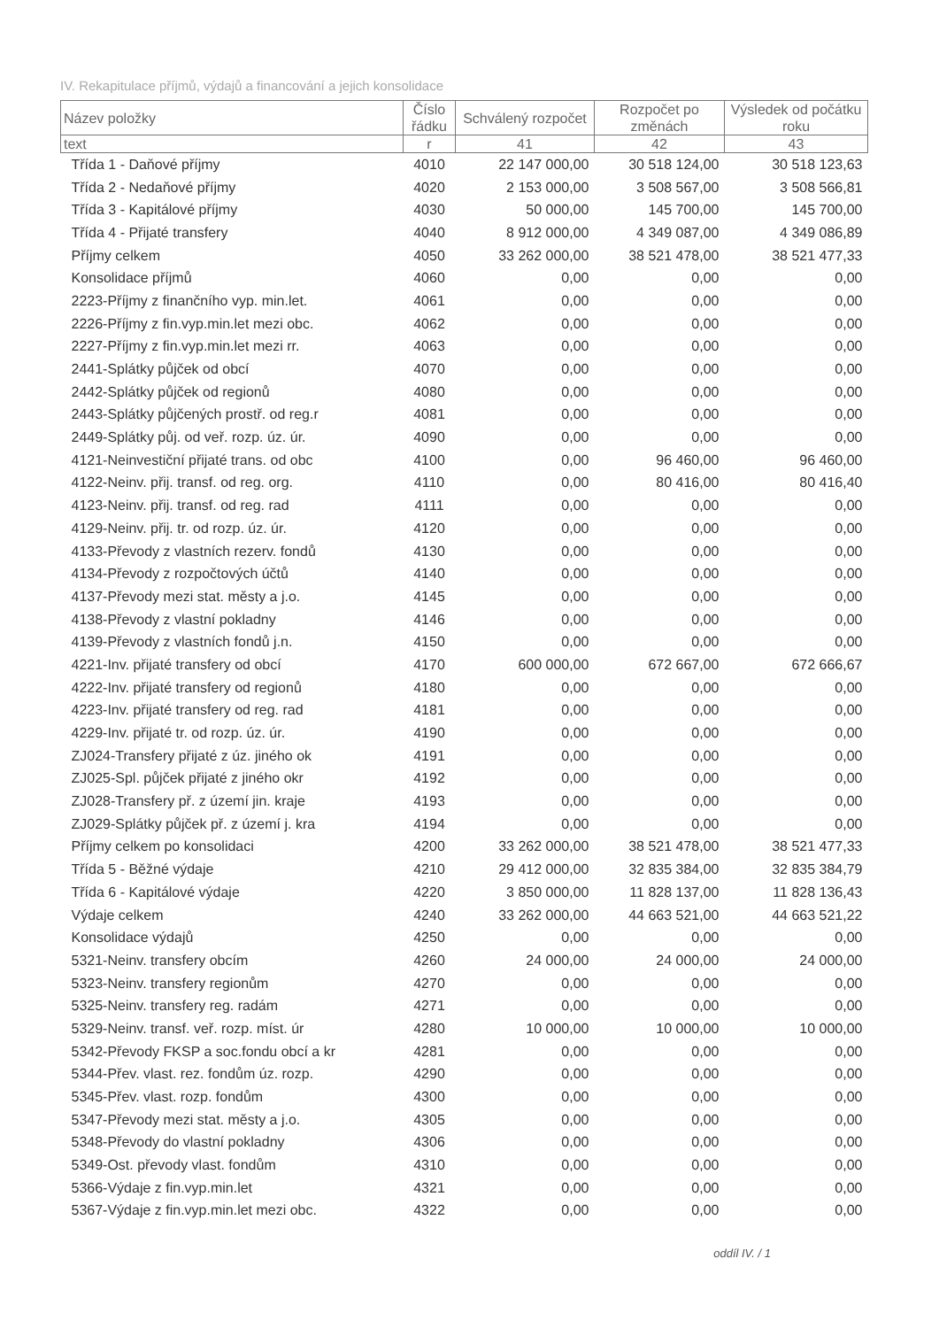IV. Rekapitulace příjmů, výdajů a financování a jejich konsolidace
| Název položky | Číslo řádku | Schválený rozpočet | Rozpočet po změnách | Výsledek od počátku roku |
| --- | --- | --- | --- | --- |
| text | r | 41 | 42 | 43 |
| Třída 1 - Daňové příjmy | 4010 | 22 147 000,00 | 30 518 124,00 | 30 518 123,63 |
| Třída 2 - Nedaňové příjmy | 4020 | 2 153 000,00 | 3 508 567,00 | 3 508 566,81 |
| Třída 3 - Kapitálové příjmy | 4030 | 50 000,00 | 145 700,00 | 145 700,00 |
| Třída 4 - Přijaté transfery | 4040 | 8 912 000,00 | 4 349 087,00 | 4 349 086,89 |
| Příjmy celkem | 4050 | 33 262 000,00 | 38 521 478,00 | 38 521 477,33 |
| Konsolidace příjmů | 4060 | 0,00 | 0,00 | 0,00 |
| 2223-Příjmy z finančního vyp. min.let. | 4061 | 0,00 | 0,00 | 0,00 |
| 2226-Příjmy z fin.vyp.min.let mezi obc. | 4062 | 0,00 | 0,00 | 0,00 |
| 2227-Příjmy z fin.vyp.min.let mezi rr. | 4063 | 0,00 | 0,00 | 0,00 |
| 2441-Splátky půjček od obcí | 4070 | 0,00 | 0,00 | 0,00 |
| 2442-Splátky půjček od regionů | 4080 | 0,00 | 0,00 | 0,00 |
| 2443-Splátky půjčených prostř. od reg.r | 4081 | 0,00 | 0,00 | 0,00 |
| 2449-Splátky půj. od veř. rozp. úz. úr. | 4090 | 0,00 | 0,00 | 0,00 |
| 4121-Neinvestiční přijaté trans. od obc | 4100 | 0,00 | 96 460,00 | 96 460,00 |
| 4122-Neinv. přij. transf. od reg. org. | 4110 | 0,00 | 80 416,00 | 80 416,40 |
| 4123-Neinv. přij. transf. od reg. rad | 4111 | 0,00 | 0,00 | 0,00 |
| 4129-Neinv. přij. tr. od rozp. úz. úr. | 4120 | 0,00 | 0,00 | 0,00 |
| 4133-Převody z vlastních rezerv. fondů | 4130 | 0,00 | 0,00 | 0,00 |
| 4134-Převody z rozpočtových účtů | 4140 | 0,00 | 0,00 | 0,00 |
| 4137-Převody mezi stat. městy a j.o. | 4145 | 0,00 | 0,00 | 0,00 |
| 4138-Převody z vlastní pokladny | 4146 | 0,00 | 0,00 | 0,00 |
| 4139-Převody z vlastních fondů j.n. | 4150 | 0,00 | 0,00 | 0,00 |
| 4221-Inv. přijaté transfery od obcí | 4170 | 600 000,00 | 672 667,00 | 672 666,67 |
| 4222-Inv. přijaté transfery od regionů | 4180 | 0,00 | 0,00 | 0,00 |
| 4223-Inv. přijaté transfery od reg. rad | 4181 | 0,00 | 0,00 | 0,00 |
| 4229-Inv. přijaté tr. od rozp. úz. úr. | 4190 | 0,00 | 0,00 | 0,00 |
| ZJ024-Transfery přijaté z úz. jiného ok | 4191 | 0,00 | 0,00 | 0,00 |
| ZJ025-Spl. půjček přijaté z jiného okr | 4192 | 0,00 | 0,00 | 0,00 |
| ZJ028-Transfery př. z území jin. kraje | 4193 | 0,00 | 0,00 | 0,00 |
| ZJ029-Splátky půjček př. z území j. kra | 4194 | 0,00 | 0,00 | 0,00 |
| Příjmy celkem po konsolidaci | 4200 | 33 262 000,00 | 38 521 478,00 | 38 521 477,33 |
| Třída 5 - Běžné výdaje | 4210 | 29 412 000,00 | 32 835 384,00 | 32 835 384,79 |
| Třída 6 - Kapitálové výdaje | 4220 | 3 850 000,00 | 11 828 137,00 | 11 828 136,43 |
| Výdaje celkem | 4240 | 33 262 000,00 | 44 663 521,00 | 44 663 521,22 |
| Konsolidace výdajů | 4250 | 0,00 | 0,00 | 0,00 |
| 5321-Neinv. transfery obcím | 4260 | 24 000,00 | 24 000,00 | 24 000,00 |
| 5323-Neinv. transfery regionům | 4270 | 0,00 | 0,00 | 0,00 |
| 5325-Neinv. transfery reg. radám | 4271 | 0,00 | 0,00 | 0,00 |
| 5329-Neinv. transf. veř. rozp. míst. úr | 4280 | 10 000,00 | 10 000,00 | 10 000,00 |
| 5342-Převody FKSP a soc.fondu obcí a kr | 4281 | 0,00 | 0,00 | 0,00 |
| 5344-Přev. vlast. rez. fondům úz. rozp. | 4290 | 0,00 | 0,00 | 0,00 |
| 5345-Přev. vlast. rozp. fondům | 4300 | 0,00 | 0,00 | 0,00 |
| 5347-Převody mezi stat. městy a j.o. | 4305 | 0,00 | 0,00 | 0,00 |
| 5348-Převody do vlastní pokladny | 4306 | 0,00 | 0,00 | 0,00 |
| 5349-Ost. převody vlast. fondům | 4310 | 0,00 | 0,00 | 0,00 |
| 5366-Výdaje z fin.vyp.min.let | 4321 | 0,00 | 0,00 | 0,00 |
| 5367-Výdaje z fin.vyp.min.let mezi obc. | 4322 | 0,00 | 0,00 | 0,00 |
oddíl IV. / 1